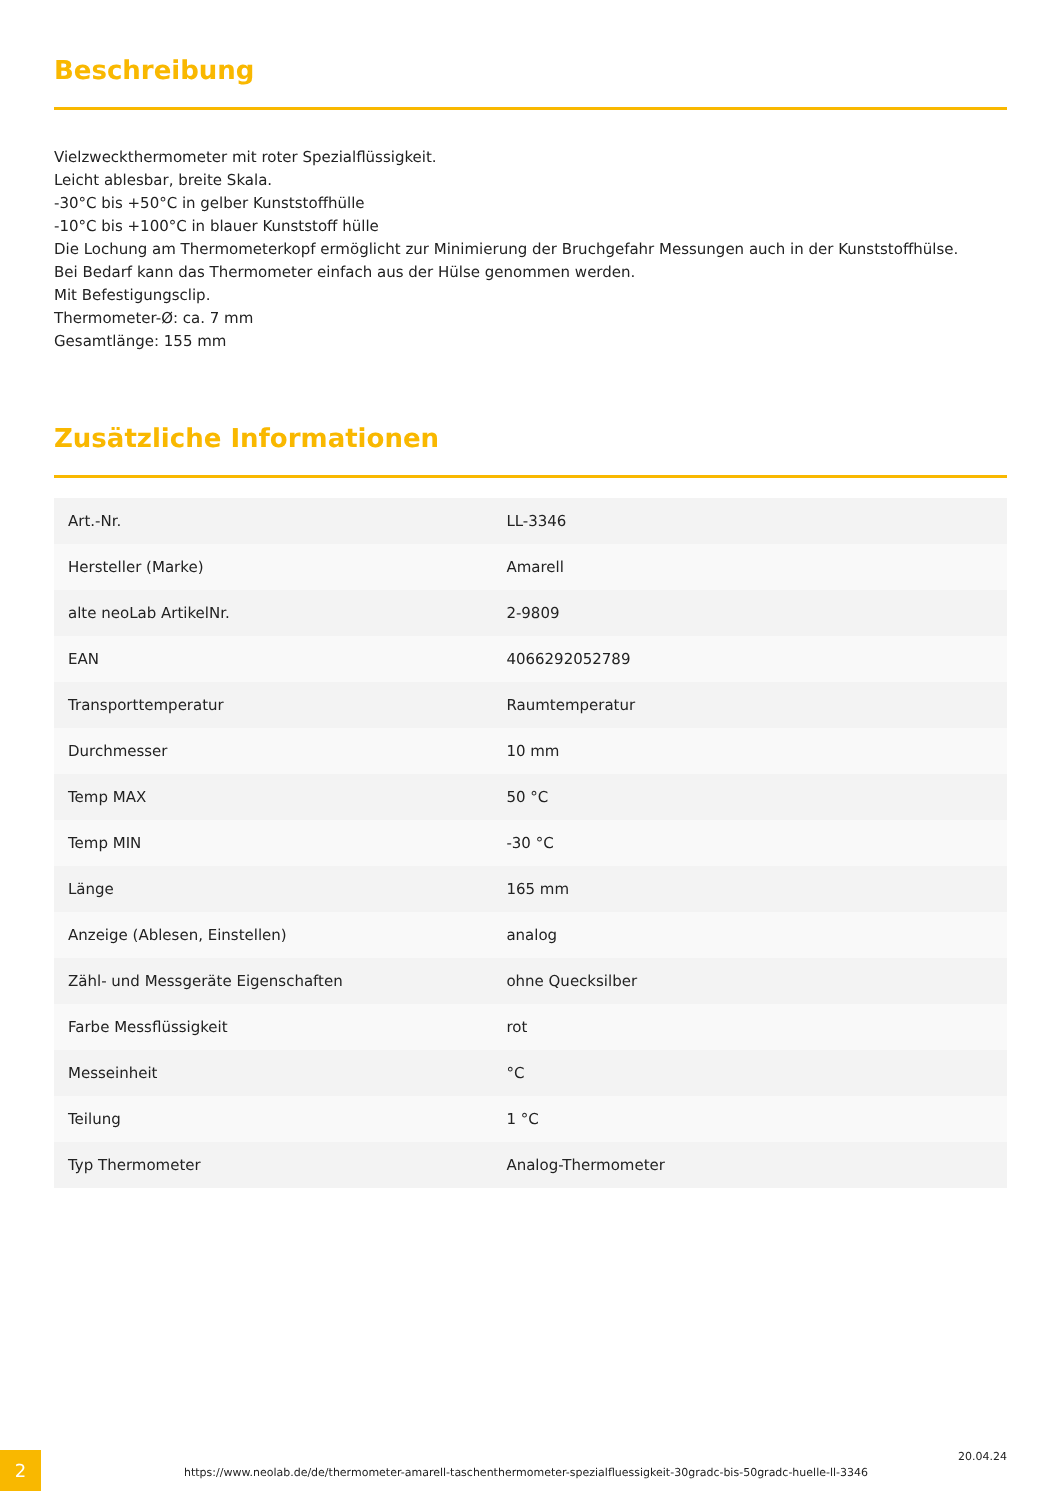Beschreibung
Vielzweckthermometer mit roter Spezialflüssigkeit.
Leicht ablesbar, breite Skala.
-30°C bis +50°C in gelber Kunststoffhülle
-10°C bis +100°C in blauer Kunststoff hülle
Die Lochung am Thermometerkopf ermöglicht zur Minimierung der Bruchgefahr Messungen auch in der Kunststoffhülse.
Bei Bedarf kann das Thermometer einfach aus der Hülse genommen werden.
Mit Befestigungsclip.
Thermometer-Ø: ca. 7 mm
Gesamtlänge: 155 mm
Zusätzliche Informationen
| Art.-Nr. | LL-3346 |
| Hersteller (Marke) | Amarell |
| alte neoLab ArtikelNr. | 2-9809 |
| EAN | 4066292052789 |
| Transporttemperatur | Raumtemperatur |
| Durchmesser | 10 mm |
| Temp MAX | 50 °C |
| Temp MIN | -30 °C |
| Länge | 165 mm |
| Anzeige (Ablesen, Einstellen) | analog |
| Zähl- und Messgeräte Eigenschaften | ohne Quecksilber |
| Farbe Messflüssigkeit | rot |
| Messeinheit | °C |
| Teilung | 1 °C |
| Typ Thermometer | Analog-Thermometer |
2
https://www.neolab.de/de/thermometer-amarell-taschenthermometer-spezialfluessigkeit-30gradc-bis-50gradc-huelle-ll-3346
20.04.24